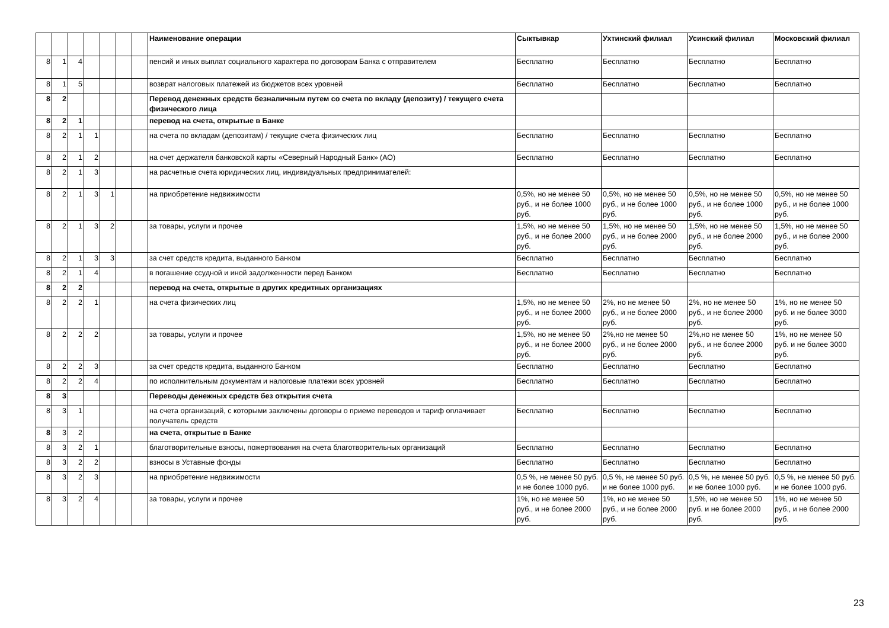| | | | | | | | Наименование операции | Сыктывкар | Ухтинский филиал | Усинский филиал | Московский филиал |
| --- | --- | --- | --- | --- | --- | --- | --- | --- | --- | --- | --- |
| 8 | 1 | 4 | | | | | пенсий и иных выплат социального характера по договорам Банка с отправителем | Бесплатно | Бесплатно | Бесплатно | Бесплатно |
| 8 | 1 | 5 | | | | | возврат налоговых платежей из бюджетов всех уровней | Бесплатно | Бесплатно | Бесплатно | Бесплатно |
| 8 | 2 | | | | | | Перевод денежных средств безналичным путем со счета по вкладу (депозиту) / текущего счета физического лица | | | | |
| 8 | 2 | 1 | | | | | перевод на счета, открытые в Банке | | | | |
| 8 | 2 | 1 | 1 | | | | на счета по вкладам (депозитам) / текущие счета физических лиц | Бесплатно | Бесплатно | Бесплатно | Бесплатно |
| 8 | 2 | 1 | 2 | | | | на счет держателя банковской карты «Северный Народный Банк» (АО) | Бесплатно | Бесплатно | Бесплатно | Бесплатно |
| 8 | 2 | 1 | 3 | | | | на расчетные счета юридических лиц, индивидуальных предпринимателей: | | | | |
| 8 | 2 | 1 | 3 | 1 | | | на приобретение недвижимости | 0,5%, но не менее 50 руб., и не более 1000 руб. | 0,5%, но не менее 50 руб., и не более 1000 руб. | 0,5%, но не менее 50 руб., и не более 1000 руб. | 0,5%, но не менее 50 руб., и не более 1000 руб. |
| 8 | 2 | 1 | 3 | 2 | | | за товары, услуги и прочее | 1,5%, но не менее 50 руб., и не более 2000 руб. | 1,5%, но не менее 50 руб., и не более 2000 руб. | 1,5%, но не менее 50 руб., и не более 2000 руб. | 1,5%, но не менее 50 руб., и не более 2000 руб. |
| 8 | 2 | 1 | 3 | 3 | | | за счет средств кредита, выданного Банком | Бесплатно | Бесплатно | Бесплатно | Бесплатно |
| 8 | 2 | 1 | 4 | | | | в погашение ссудной и иной задолженности перед Банком | Бесплатно | Бесплатно | Бесплатно | Бесплатно |
| 8 | 2 | 2 | | | | | перевод на счета, открытые в других кредитных организациях | | | | |
| 8 | 2 | 2 | 1 | | | | на счета физических лиц | 1,5%, но не менее 50 руб., и не более 2000 руб. | 2%, но не менее 50 руб., и не более 2000 руб. | 2%, но не менее 50 руб., и не более 2000 руб. | 1%, но не менее 50 руб. и не более 3000 руб. |
| 8 | 2 | 2 | 2 | | | | за товары, услуги и прочее | 1,5%, но не менее 50 руб., и не более 2000 руб. | 2%,но не менее 50 руб., и не более 2000 руб. | 2%,но не менее 50 руб., и не более 2000 руб. | 1%, но не менее 50 руб. и не более 3000 руб. |
| 8 | 2 | 2 | 3 | | | | за счет средств кредита, выданного Банком | Бесплатно | Бесплатно | Бесплатно | Бесплатно |
| 8 | 2 | 2 | 4 | | | | по исполнительным документам и налоговые платежи всех уровней | Бесплатно | Бесплатно | Бесплатно | Бесплатно |
| 8 | 3 | | | | | | Переводы денежных средств без открытия счета | | | | |
| 8 | 3 | 1 | | | | | на счета организаций, с которыми заключены договоры о приеме переводов и тариф оплачивает получатель средств | Бесплатно | Бесплатно | Бесплатно | Бесплатно |
| 8 | 3 | 2 | | | | | на счета, открытые в Банке | | | | |
| 8 | 3 | 2 | 1 | | | | благотворительные взносы, пожертвования на счета благотворительных организаций | Бесплатно | Бесплатно | Бесплатно | Бесплатно |
| 8 | 3 | 2 | 2 | | | | взносы в Уставные фонды | Бесплатно | Бесплатно | Бесплатно | Бесплатно |
| 8 | 3 | 2 | 3 | | | | на приобретение недвижимости | 0,5 %, не менее 50 руб. и не более 1000 руб. | 0,5 %, не менее 50 руб. и не более 1000 руб. | 0,5 %, не менее 50 руб. и не более 1000 руб. | 0,5 %, не менее 50 руб. и не более 1000 руб. |
| 8 | 3 | 2 | 4 | | | | за товары, услуги и прочее | 1%, но не менее 50 руб., и не более 2000 руб. | 1%, но не менее 50 руб., и не более 2000 руб. | 1,5%, но не менее 50 руб. и не более 2000 руб. | 1%, но не менее 50 руб., и не более 2000 руб. |
23